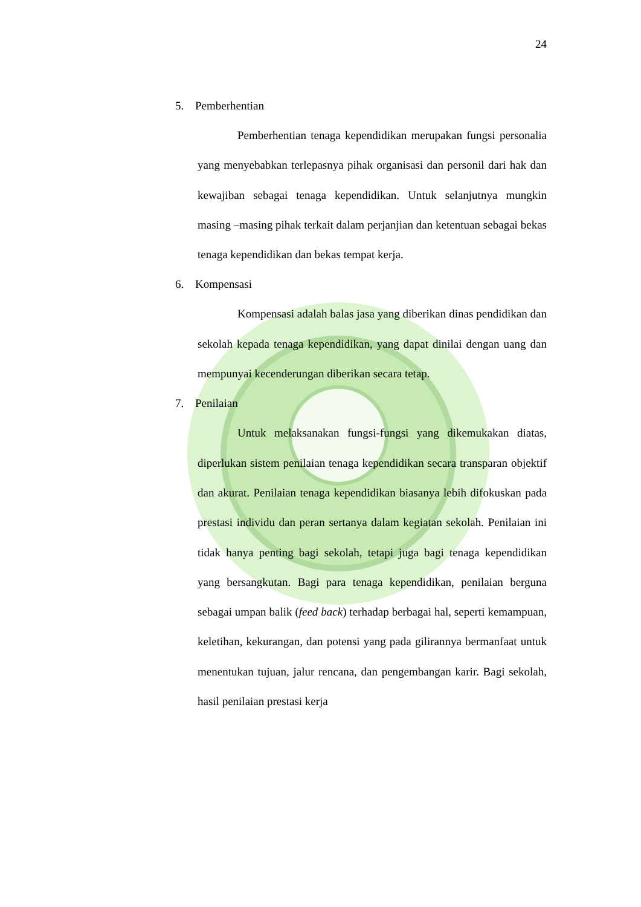24
5. Pemberhentian
Pemberhentian tenaga kependidikan merupakan fungsi personalia yang menyebabkan terlepasnya pihak organisasi dan personil dari hak dan kewajiban sebagai tenaga kependidikan. Untuk selanjutnya mungkin masing –masing pihak terkait dalam perjanjian dan ketentuan sebagai bekas tenaga kependidikan dan bekas tempat kerja.
6. Kompensasi
Kompensasi adalah balas jasa yang diberikan dinas pendidikan dan sekolah kepada tenaga kependidikan, yang dapat dinilai dengan uang dan mempunyai kecenderungan diberikan secara tetap.
7. Penilaian
Untuk melaksanakan fungsi-fungsi yang dikemukakan diatas, diperlukan sistem penilaian tenaga kependidikan secara transparan objektif dan akurat. Penilaian tenaga kependidikan biasanya lebih difokuskan pada prestasi individu dan peran sertanya dalam kegiatan sekolah. Penilaian ini tidak hanya penting bagi sekolah, tetapi juga bagi tenaga kependidikan yang bersangkutan. Bagi para tenaga kependidikan, penilaian berguna sebagai umpan balik (feed back) terhadap berbagai hal, seperti kemampuan, keletihan, kekurangan, dan potensi yang pada gilirannya bermanfaat untuk menentukan tujuan, jalur rencana, dan pengembangan karir. Bagi sekolah, hasil penilaian prestasi kerja